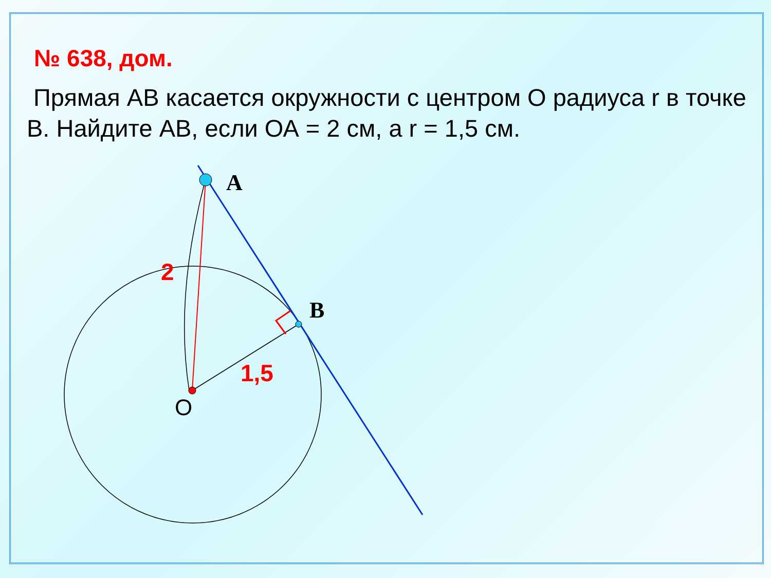№ 638, дом.
Прямая АВ касается окружности с центром О радиуса r в точке В. Найдите АВ, если ОА = 2 см, а r = 1,5 см.
A
B
O
2
1,5